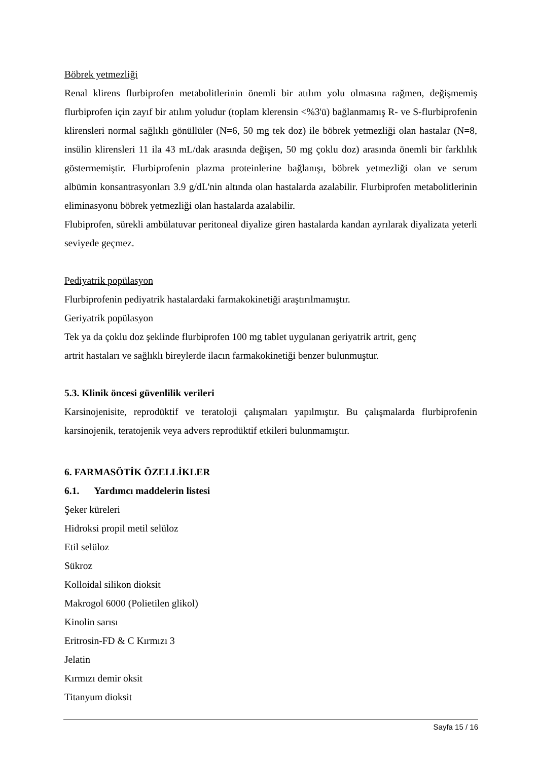Böbrek yetmezliği
Renal klirens flurbiprofen metabolitlerinin önemli bir atılım yolu olmasına rağmen, değişmemiş flurbiprofen için zayıf bir atılım yoludur (toplam klerensin <%3'ü) bağlanmamış R- ve S-flurbiprofenin klirensleri normal sağlıklı gönüllüler (N=6, 50 mg tek doz) ile böbrek yetmezliği olan hastalar (N=8, insülin klirensleri 11 ila 43 mL/dak arasında değişen, 50 mg çoklu doz) arasında önemli bir farklılık göstermemiştir. Flurbiprofenin plazma proteinlerine bağlanışı, böbrek yetmezliği olan ve serum albümin konsantrasyonları 3.9 g/dL'nin altında olan hastalarda azalabilir. Flurbiprofen metabolitlerinin eliminasyonu böbrek yetmezliği olan hastalarda azalabilir.
Flubiprofen, sürekli ambülatuvar peritoneal diyalize giren hastalarda kandan ayrılarak diyalizata yeterli seviyede geçmez.
Pediyatrik popülasyon
Flurbiprofenin pediyatrik hastalardaki farmakokinetiği araştırılmamıştır.
Geriyatrik popülasyon
Tek ya da çoklu doz şeklinde flurbiprofen 100 mg tablet uygulanan geriyatrik artrit, genç
artrit hastaları ve sağlıklı bireylerde ilacın farmakokinetiği benzer bulunmuştur.
5.3. Klinik öncesi güvenlilik verileri
Karsinojenisite, reprodüktif ve teratoloji çalışmaları yapılmıştır. Bu çalışmalarda flurbiprofenin karsinojenik, teratojenik veya advers reprodüktif etkileri bulunmamıştır.
6. FARMASÖTİK ÖZELLİKLER
6.1. Yardımcı maddelerin listesi
Şeker küreleri
Hidroksi propil metil selüloz
Etil selüloz
Sükroz
Kolloidal silikon dioksit
Makrogol 6000 (Polietilen glikol)
Kinolin sarısı
Eritrosin-FD & C Kırmızı 3
Jelatin
Kırmızı demir oksit
Titanyum dioksit
Sayfa 15 / 16